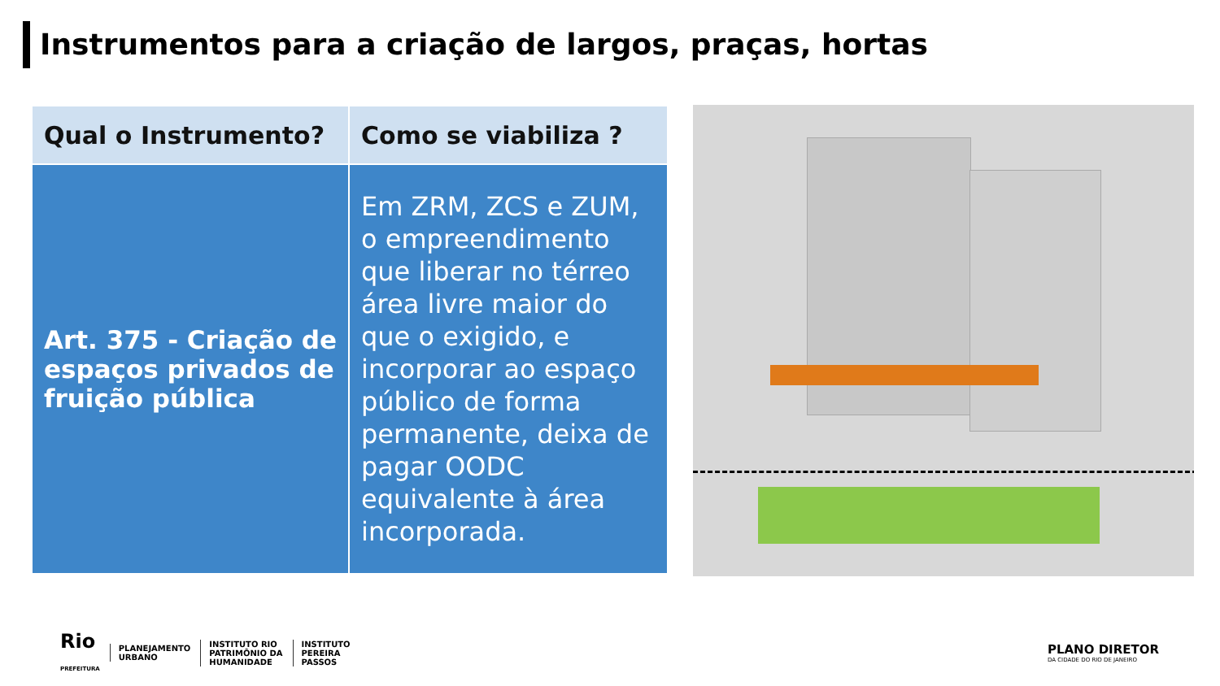Instrumentos para a criação de largos, praças, hortas
| Qual o Instrumento? | Como se viabiliza ? |
| --- | --- |
| Art. 375 - Criação de espaços privados de fruição pública | Em ZRM, ZCS e ZUM, o empreendimento que liberar no térreo área livre maior do que o exigido, e incorporar ao espaço público de forma permanente, deixa de pagar OODC equivalente à área incorporada. |
Rio
PREFEITURA
PLANEJAMENTO
URBANO
INSTITUTO RIO
PATRIMÔNIO DA
HUMANIDADE
INSTITUTO
PEREIRA
PASSOS
PLANO DIRETOR
DA CIDADE DO RIO DE JANEIRO